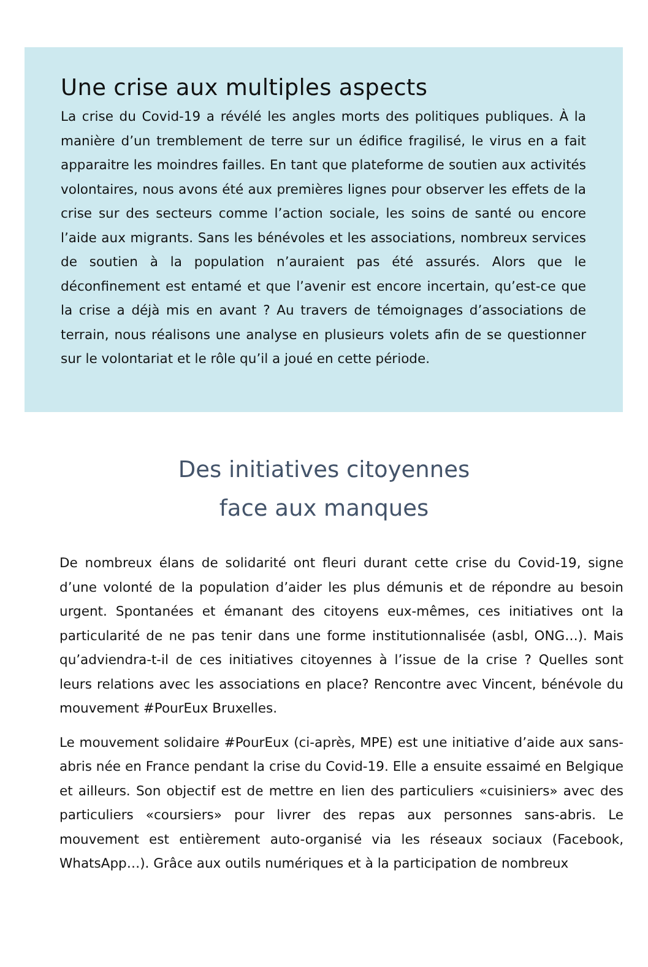Une crise aux multiples aspects
La crise du Covid-19 a révélé les angles morts des politiques publiques. À la manière d’un tremblement de terre sur un édifice fragilisé, le virus en a fait apparaitre les moindres failles. En tant que plateforme de soutien aux activités volontaires, nous avons été aux premières lignes pour observer les effets de la crise sur des secteurs comme l’action sociale, les soins de santé ou encore l’aide aux migrants. Sans les bénévoles et les associations, nombreux services de soutien à la population n’auraient pas été assurés. Alors que le déconfinement est entamé et que l’avenir est encore incertain, qu’est-ce que la crise a déjà mis en avant ? Au travers de témoignages d’associations de terrain, nous réalisons une analyse en plusieurs volets afin de se questionner sur le volontariat et le rôle qu’il a joué en cette période.
Des initiatives citoyennes
face aux manques
De nombreux élans de solidarité ont fleuri durant cette crise du Covid-19, signe d’une volonté de la population d’aider les plus démunis et de répondre au besoin urgent. Spontanées et émanant des citoyens eux-mêmes, ces initiatives ont la particularité de ne pas tenir dans une forme institutionnalisée (asbl, ONG…). Mais qu’adviendra-t-il de ces initiatives citoyennes à l’issue de la crise ? Quelles sont leurs relations avec les associations en place? Rencontre avec Vincent, bénévole du mouvement #PourEux Bruxelles.
Le mouvement solidaire #PourEux (ci-après, MPE) est une initiative d’aide aux sans-abris née en France pendant la crise du Covid-19. Elle a ensuite essaimé en Belgique et ailleurs. Son objectif est de mettre en lien des particuliers «cuisiniers» avec des particuliers «coursiers» pour livrer des repas aux personnes sans-abris. Le mouvement est entièrement auto-organisé via les réseaux sociaux (Facebook, WhatsApp…). Grâce aux outils numériques et à la participation de nombreux